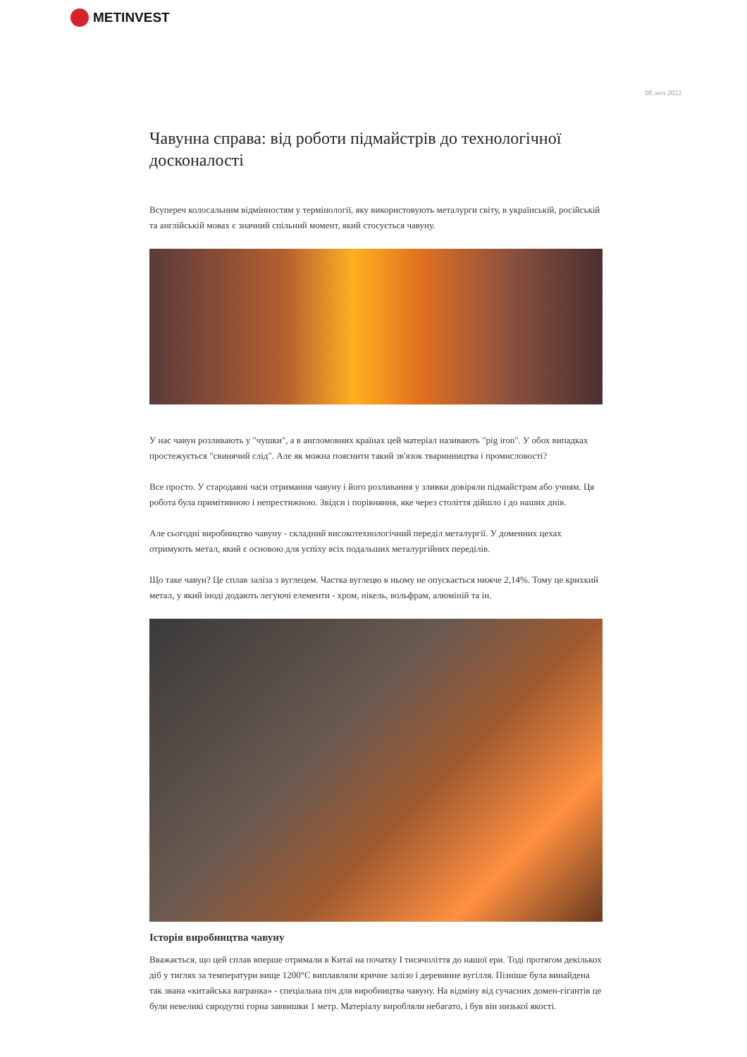METINVEST
08 лют 2022
Чавунна справа: від роботи підмайстрів до технологічної досконалості
Всупереч колосальним відмінностям у термінології, яку використовують металурги світу, в українській, російській та англійській мовах є значний спільний момент, який стосується чавуну.
У нас чавун розливають у "чушки", а в англомовних країнах цей матеріал називають "pig iron". У обох випадках простежується "свинячий слід". Але як можна пояснити такий зв'язок тваринництва і промисловості?
Все просто. У стародавні часи отримання чавуну і його розливання у зливки довіряли підмайстрам або учням. Ця робота була примітивною і непрестижною. Звідси і порівняння, яке через століття дійшло і до наших днів.
Але сьогодні виробництво чавуну - складний високотехнологічний переділ металургії. У доменних цехах отримують метал, який є основою для успіху всіх подальших металургійних переділів.
Що таке чавун? Це сплав заліза з вуглецем. Частка вуглецю в ньому не опускається нижче 2,14%. Тому це крихкий метал, у який іноді додають легуючі елементи - хром, нікель, вольфрам, алюміній та ін.
Історія виробництва чавуну
Вважається, що цей сплав вперше отримали в Китаї на початку I тисячоліття до нашої ери. Тоді протягом декількох діб у тиглях за температури вище 1200°C виплавляли кричне залізо і деревинне вугілля. Пізніше була винайдена так звана «китайська вагранка» - спеціальна піч для виробництва чавуну. На відміну від сучасних домен-гігантів це були невеликі сиродутні горна заввишки 1 метр. Матеріалу виробляли небагато, і був він низької якості.